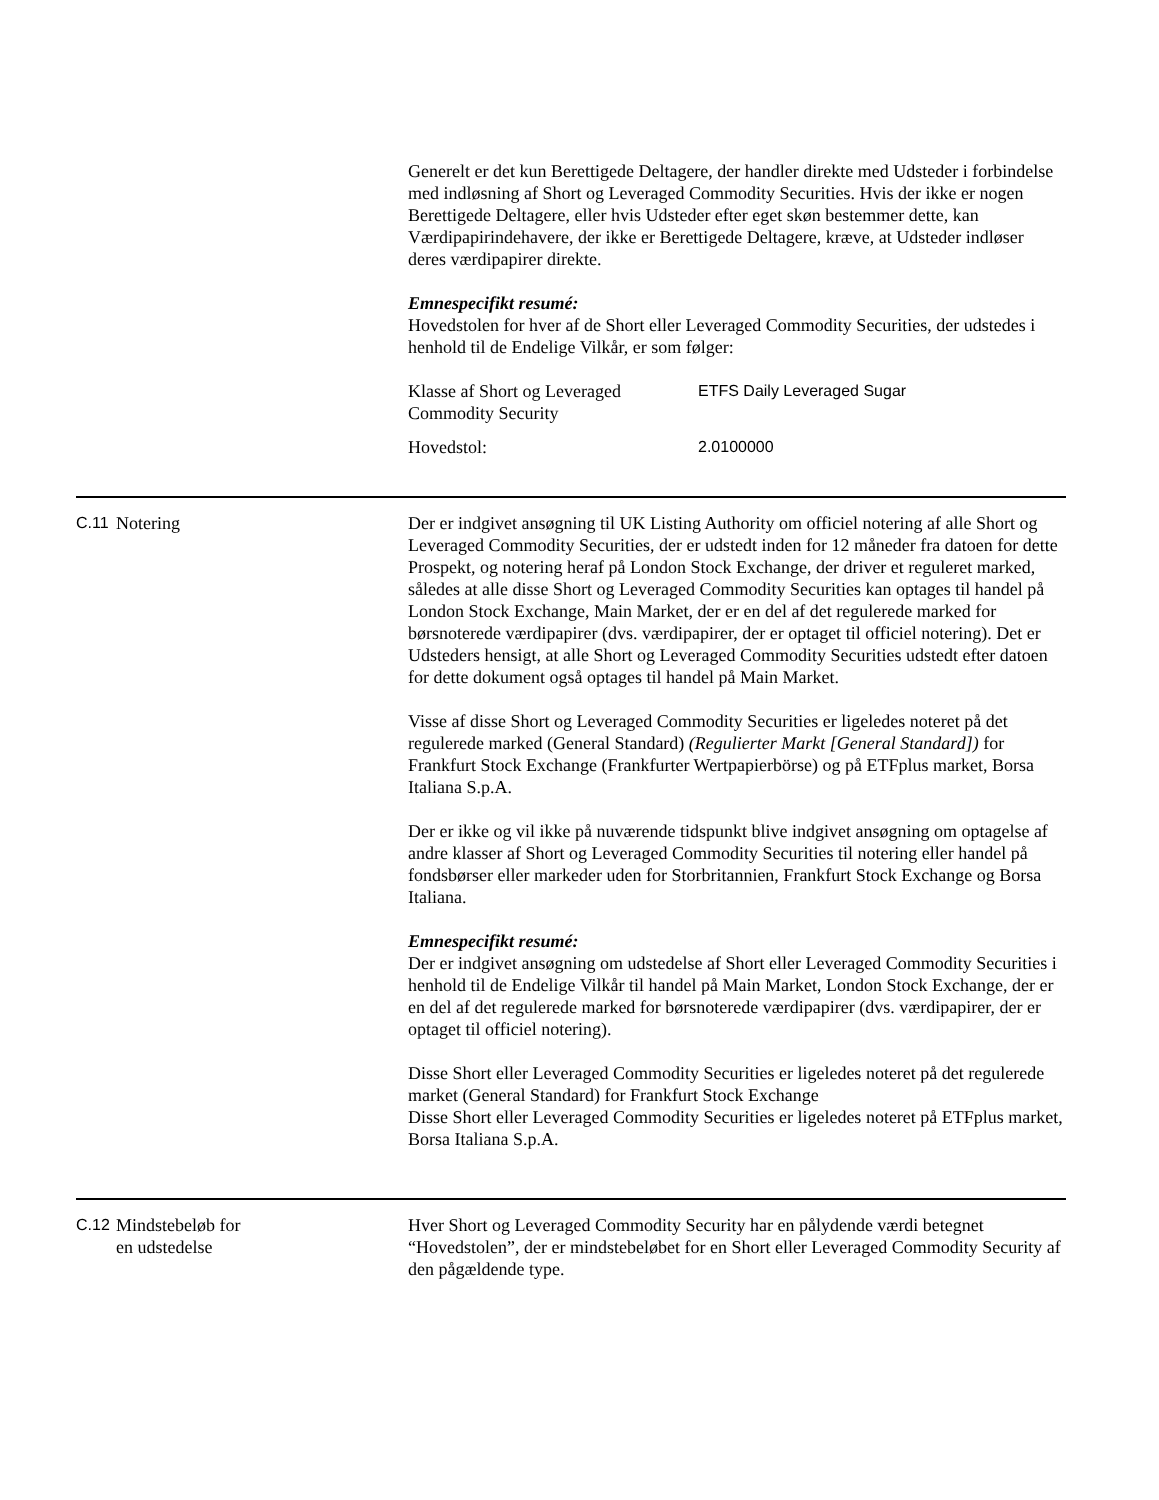Generelt er det kun Berettigede Deltagere, der handler direkte med Udsteder i forbindelse med indløsning af Short og Leveraged Commodity Securities. Hvis der ikke er nogen Berettigede Deltagere, eller hvis Udsteder efter eget skøn bestemmer dette, kan Værdipapirindehavere, der ikke er Berettigede Deltagere, kræve, at Udsteder indløser deres værdipapirer direkte.
Emnespecifikt resumé:
Hovedstolen for hver af de Short eller Leveraged Commodity Securities, der udstedes i henhold til de Endelige Vilkår, er som følger:
| Klasse af Short og Leveraged Commodity Security | ETFS Daily Leveraged Sugar |
| Hovedstol: | 2.0100000 |
C.11 Notering Der er indgivet ansøgning til UK Listing Authority om officiel notering af alle Short og Leveraged Commodity Securities, der er udstedt inden for 12 måneder fra datoen for dette Prospekt, og notering heraf på London Stock Exchange, der driver et reguleret marked, således at alle disse Short og Leveraged Commodity Securities kan optages til handel på London Stock Exchange, Main Market, der er en del af det regulerede marked for børsnoterede værdipapirer (dvs. værdipapirer, der er optaget til officiel notering). Det er Udsteders hensigt, at alle Short og Leveraged Commodity Securities udstedt efter datoen for dette dokument også optages til handel på Main Market.
Visse af disse Short og Leveraged Commodity Securities er ligeledes noteret på det regulerede marked (General Standard) (Regulierter Markt [General Standard]) for Frankfurt Stock Exchange (Frankfurter Wertpapierbörse) og på ETFplus market, Borsa Italiana S.p.A.
Der er ikke og vil ikke på nuværende tidspunkt blive indgivet ansøgning om optagelse af andre klasser af Short og Leveraged Commodity Securities til notering eller handel på fondsbørser eller markeder uden for Storbritannien, Frankfurt Stock Exchange og Borsa Italiana.
Emnespecifikt resumé:
Der er indgivet ansøgning om udstedelse af Short eller Leveraged Commodity Securities i henhold til de Endelige Vilkår til handel på Main Market, London Stock Exchange, der er en del af det regulerede marked for børsnoterede værdipapirer (dvs. værdipapirer, der er optaget til officiel notering).
Disse Short eller Leveraged Commodity Securities er ligeledes noteret på det regulerede market (General Standard) for Frankfurt Stock Exchange
Disse Short eller Leveraged Commodity Securities er ligeledes noteret på ETFplus market, Borsa Italiana S.p.A.
C.12 Mindstebeløb for
en udstedelse
Hver Short og Leveraged Commodity Security har en pålydende værdi betegnet “Hovedstolen”, der er mindstebeløbet for en Short eller Leveraged Commodity Security af den pågældende type.